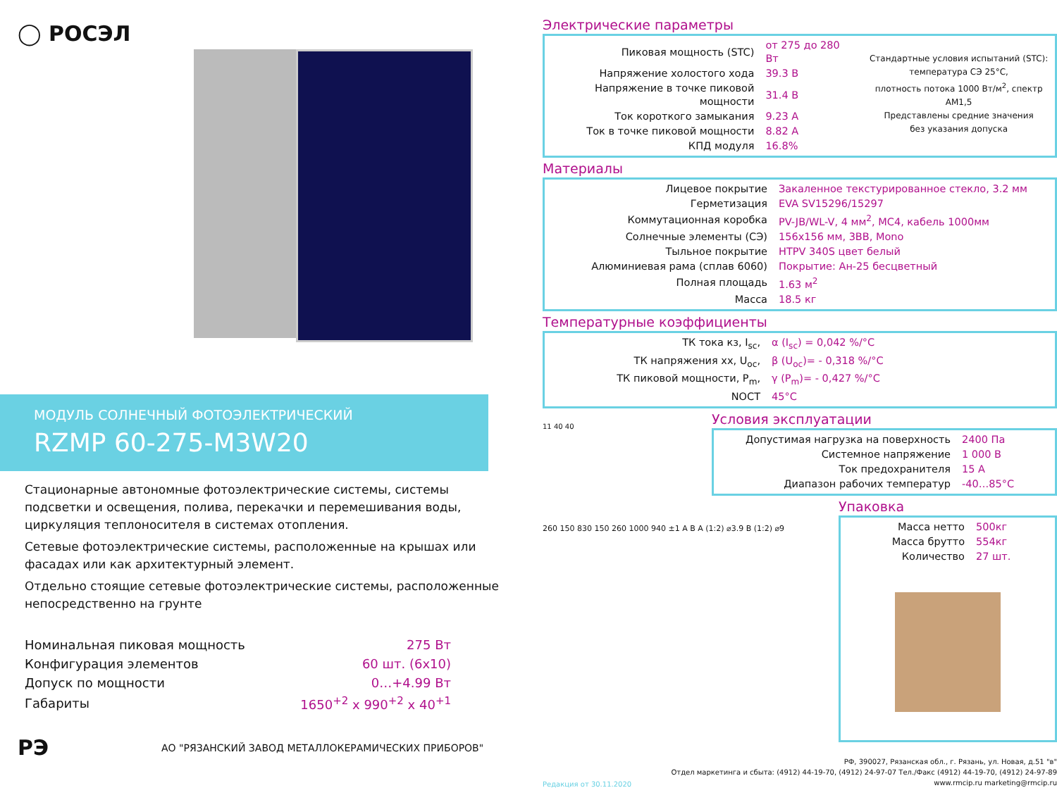◯ РОСЭЛ
МОДУЛЬ СОЛНЕЧНЫЙ ФОТОЭЛЕКТРИЧЕСКИЙ
RZMP 60-275-M3W20
Стационарные автономные фотоэлектрические системы, системы подсветки и освещения, полива, перекачки и перемешивания воды, циркуляция теплоносителя в системах отопления.
Сетевые фотоэлектрические системы, расположенные на крышах или фасадах или как архитектурный элемент.
Отдельно стоящие сетевые фотоэлектрические системы, расположенные непосредственно на грунте
| Номинальная пиковая мощность | 275 Вт |
| Конфигурация элементов | 60 шт. (6x10) |
| Допуск по мощности | 0…+4.99 Вт |
| Габариты | 1650<sup>+2</sup> x 990<sup>+2</sup> x 40<sup>+1</sup> |
РЭ АО "РЯЗАНСКИЙ ЗАВОД МЕТАЛЛОКЕРАМИЧЕСКИХ ПРИБОРОВ"
Электрические параметры
| Пиковая мощность (STC) | от 275 до 280 Вт |
| Напряжение холостого хода | 39.3 В |
| Напряжение в точке пиковой мощности | 31.4 В |
| Ток короткого замыкания | 9.23 А |
| Ток в точке пиковой мощности | 8.82 А |
| КПД модуля | 16.8% |
Стандартные условия испытаний (STC):
температура СЭ 25°C,
плотность потока 1000 Вт/м<sup>2</sup>, спектр AM1,5
Представлены средние значения
без указания допуска
Материалы
| Лицевое покрытие | Закаленное текстурированное стекло, 3.2 мм |
| Герметизация | EVA SV15296/15297 |
| Коммутационная коробка | PV-JB/WL-V, 4 мм<sup>2</sup>, MC4, кабель 1000мм |
| Солнечные элементы (СЭ) | 156x156 мм, 3BB, Mono |
| Тыльное покрытие | HTPV 340S цвет белый |
| Алюминиевая рама (сплав 6060) | Покрытие: Ан-25 бесцветный |
| Полная площадь | 1.63 м<sup>2</sup> |
| Масса | 18.5 кг |
Температурные коэффициенты
| ТК тока кз, I<sub>sc</sub>, | α (I<sub>sc</sub>) = 0,042 %/°C |
| ТК напряжения хх, U<sub>oc</sub>, | β (U<sub>oc</sub>)= - 0,318 %/°C |
| ТК пиковой мощности, P<sub>m</sub>, | γ (P<sub>m</sub>)= - 0,427 %/°C |
| NOCT | 45°C |
11 40 40
Условия эксплуатации
| Допустимая нагрузка на поверхность | 2400 Па |
| Системное напряжение | 1 000 В |
| Ток предохранителя | 15 А |
| Диапазон рабочих температур | -40…85°C |
260 150 830 150 260 1000 940 ±1 A B A (1:2) ⌀3.9 B (1:2) ⌀9
Упаковка
| Масса нетто | 500кг |
| Масса брутто | 554кг |
| Количество | 27 шт. |
Редакция от 30.11.2020
РФ, 390027, Рязанская обл., г. Рязань, ул. Новая, д.51 "в"
Отдел маркетинга и сбыта: (4912) 44-19-70, (4912) 24-97-07 Тел./Факс (4912) 44-19-70, (4912) 24-97-89
www.rmcip.ru marketing@rmcip.ru